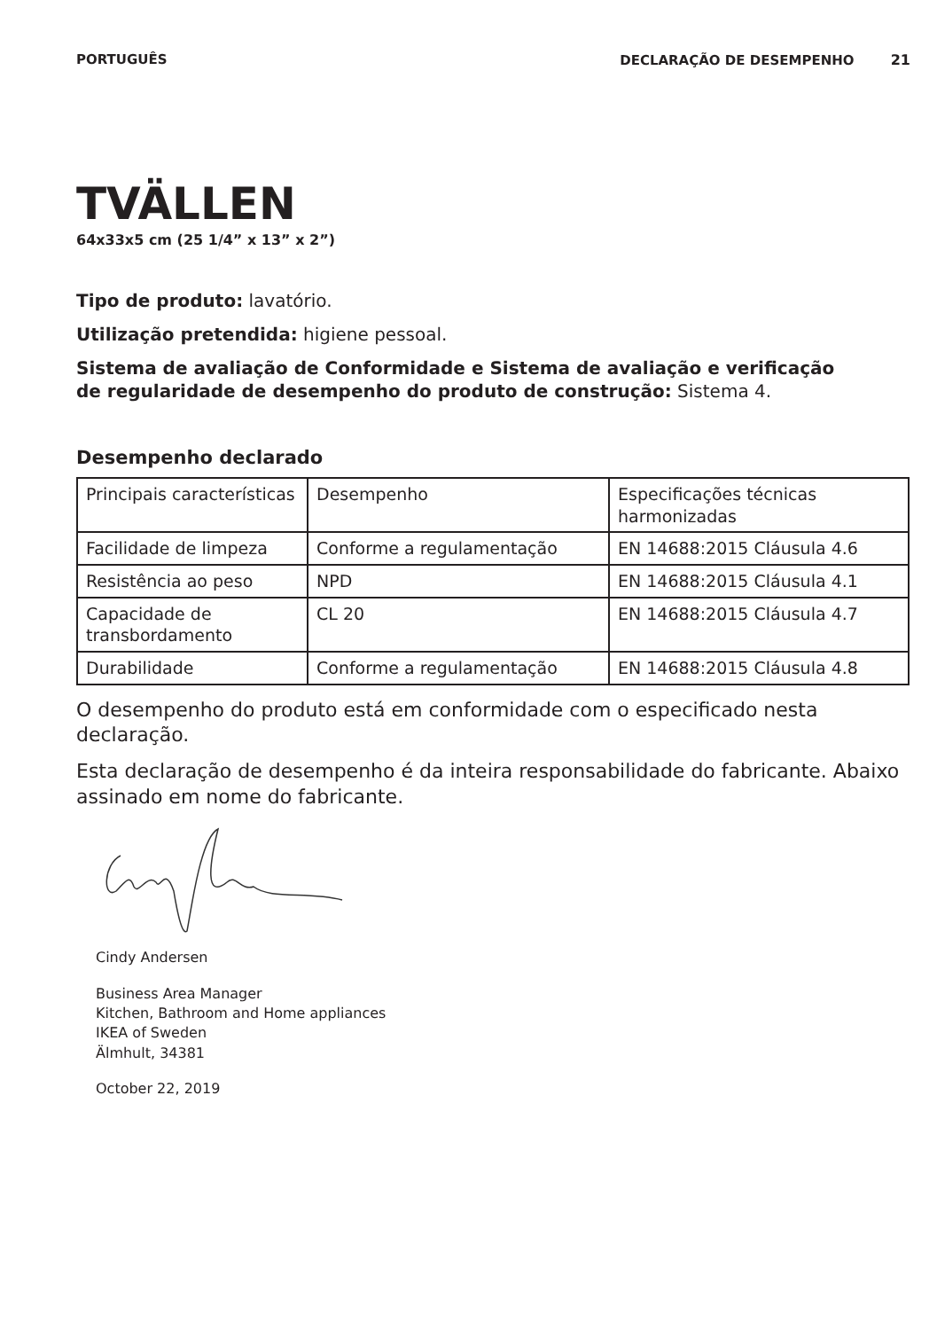PORTUGUÊS DECLARAÇÃO DE DESEMPENHO 21
TVÄLLEN
64x33x5 cm (25 1/4” x 13” x 2”)
Tipo de produto: lavatório.
Utilização pretendida: higiene pessoal.
Sistema de avaliação de Conformidade e Sistema de avaliação e verificação de regularidade de desempenho do produto de construção: Sistema 4.
Desempenho declarado
| Principais características | Desempenho | Especificações técnicas harmonizadas |
| Facilidade de limpeza | Conforme a regulamentação | EN 14688:2015 Cláusula 4.6 |
| Resistência ao peso | NPD | EN 14688:2015 Cláusula 4.1 |
| Capacidade de transbordamento | CL 20 | EN 14688:2015 Cláusula 4.7 |
| Durabilidade | Conforme a regulamentação | EN 14688:2015 Cláusula 4.8 |
O desempenho do produto está em conformidade com o especificado nesta declaração.
Esta declaração de desempenho é da inteira responsabilidade do fabricante. Abaixo assinado em nome do fabricante.
Cindy Andersen
Business Area Manager
Kitchen, Bathroom and Home appliances
IKEA of Sweden
Älmhult, 34381
October 22, 2019